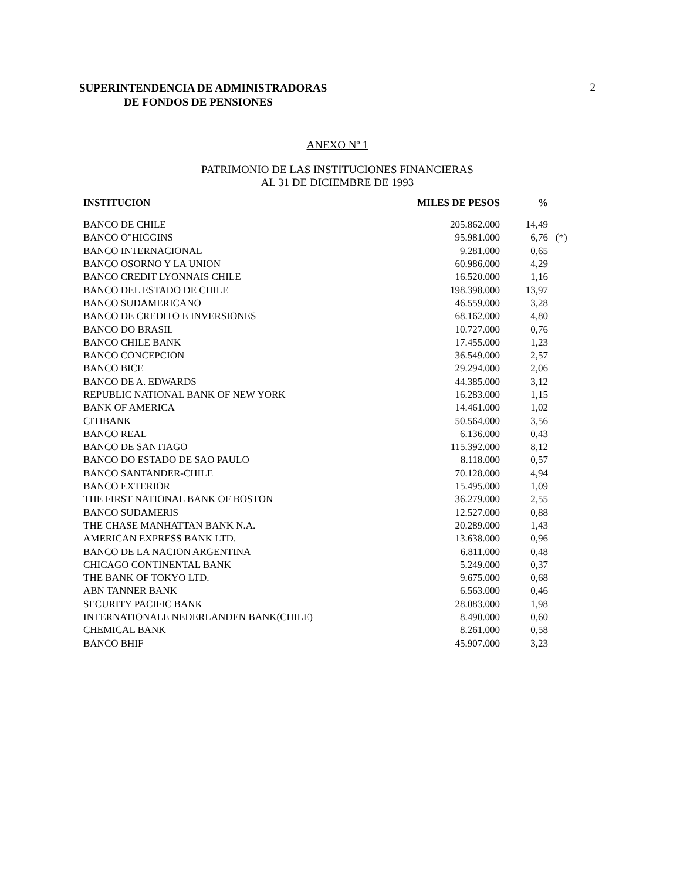SUPERINTENDENCIA DE ADMINISTRADORAS
DE FONDOS DE PENSIONES 2
ANEXO Nº 1
PATRIMONIO DE LAS INSTITUCIONES FINANCIERAS
AL 31 DE DICIEMBRE DE 1993
| INSTITUCION | MILES DE PESOS | % | |
| --- | --- | --- | --- |
| BANCO DE CHILE | 205.862.000 | 14,49 | |
| BANCO O"HIGGINS | 95.981.000 | 6,76 | (*) |
| BANCO INTERNACIONAL | 9.281.000 | 0,65 | |
| BANCO OSORNO Y LA UNION | 60.986.000 | 4,29 | |
| BANCO CREDIT LYONNAIS CHILE | 16.520.000 | 1,16 | |
| BANCO DEL ESTADO DE CHILE | 198.398.000 | 13,97 | |
| BANCO SUDAMERICANO | 46.559.000 | 3,28 | |
| BANCO DE CREDITO E INVERSIONES | 68.162.000 | 4,80 | |
| BANCO DO BRASIL | 10.727.000 | 0,76 | |
| BANCO CHILE BANK | 17.455.000 | 1,23 | |
| BANCO CONCEPCION | 36.549.000 | 2,57 | |
| BANCO BICE | 29.294.000 | 2,06 | |
| BANCO DE A. EDWARDS | 44.385.000 | 3,12 | |
| REPUBLIC NATIONAL BANK OF NEW YORK | 16.283.000 | 1,15 | |
| BANK OF AMERICA | 14.461.000 | 1,02 | |
| CITIBANK | 50.564.000 | 3,56 | |
| BANCO REAL | 6.136.000 | 0,43 | |
| BANCO DE SANTIAGO | 115.392.000 | 8,12 | |
| BANCO DO ESTADO DE SAO PAULO | 8.118.000 | 0,57 | |
| BANCO SANTANDER-CHILE | 70.128.000 | 4,94 | |
| BANCO EXTERIOR | 15.495.000 | 1,09 | |
| THE FIRST NATIONAL BANK OF BOSTON | 36.279.000 | 2,55 | |
| BANCO SUDAMERIS | 12.527.000 | 0,88 | |
| THE CHASE MANHATTAN BANK N.A. | 20.289.000 | 1,43 | |
| AMERICAN EXPRESS BANK LTD. | 13.638.000 | 0,96 | |
| BANCO DE LA NACION ARGENTINA | 6.811.000 | 0,48 | |
| CHICAGO CONTINENTAL BANK | 5.249.000 | 0,37 | |
| THE BANK OF TOKYO LTD. | 9.675.000 | 0,68 | |
| ABN TANNER BANK | 6.563.000 | 0,46 | |
| SECURITY PACIFIC BANK | 28.083.000 | 1,98 | |
| INTERNATIONALE NEDERLANDEN BANK(CHILE) | 8.490.000 | 0,60 | |
| CHEMICAL BANK | 8.261.000 | 0,58 | |
| BANCO BHIF | 45.907.000 | 3,23 | |